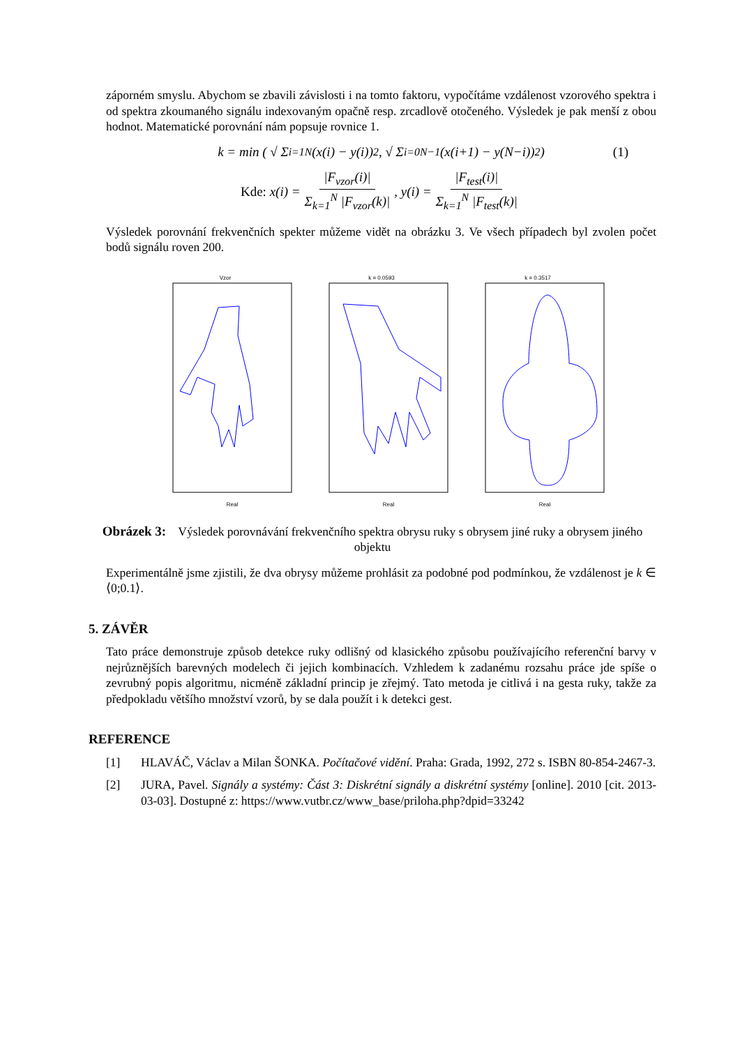záporném smyslu. Abychom se zbavili závislosti i na tomto faktoru, vypočítáme vzdálenost vzorového spektra i od spektra zkoumaného signálu indexovaným opačně resp. zrcadlově otočeného. Výsledek je pak menší z obou hodnot. Matematické porovnání nám popsuje rovnice 1.
k = min ( √ Σ<sub>i=1</sub><sup>N</sup> (x(i) − y(i))<sup>2</sup> , √ Σ<sub>i=0</sub><sup>N−1</sup> (x(i+1) − y(N−i))<sup>2</sup> ) (1)
Kde: x(i) = |F<sub>vzor</sub>(i)| Σ<sub>k=1</sub><sup>N</sup> |F<sub>vzor</sub>(k)| , y(i) = |F<sub>test</sub>(i)| Σ<sub>k=1</sub><sup>N</sup> |F<sub>test</sub>(k)|
Výsledek porovnání frekvenčních spekter můžeme vidět na obrázku 3. Ve všech případech byl zvolen počet bodů signálu roven 200.
Vzor
Real
k = 0.0593
Real
k = 0.3517
Real
Obrázek 3: Výsledek porovnávání frekvenčního spektra obrysu ruky s obrysem jiné ruky a obrysem jiného objektu
Experimentálně jsme zjistili, že dva obrysy můžeme prohlásit za podobné pod podmínkou, že vzdálenost je k ∈ ⟨0;0.1⟩.
5. ZÁVĚR
Tato práce demonstruje způsob detekce ruky odlišný od klasického způsobu používajícího referenční barvy v nejrůznějších barevných modelech či jejich kombinacích. Vzhledem k zadanému rozsahu práce jde spíše o zevrubný popis algoritmu, nicméně základní princip je zřejmý. Tato metoda je citlivá i na gesta ruky, takže za předpokladu většího množství vzorů, by se dala použít i k detekci gest.
REFERENCE
[1] HLAVÁČ, Václav a Milan ŠONKA. Počítačové vidění. Praha: Grada, 1992, 272 s. ISBN 80-854-2467-3.
[2] JURA, Pavel. Signály a systémy: Část 3: Diskrétní signály a diskrétní systémy [online]. 2010 [cit. 2013-03-03]. Dostupné z: https://www.vutbr.cz/www_base/priloha.php?dpid=33242